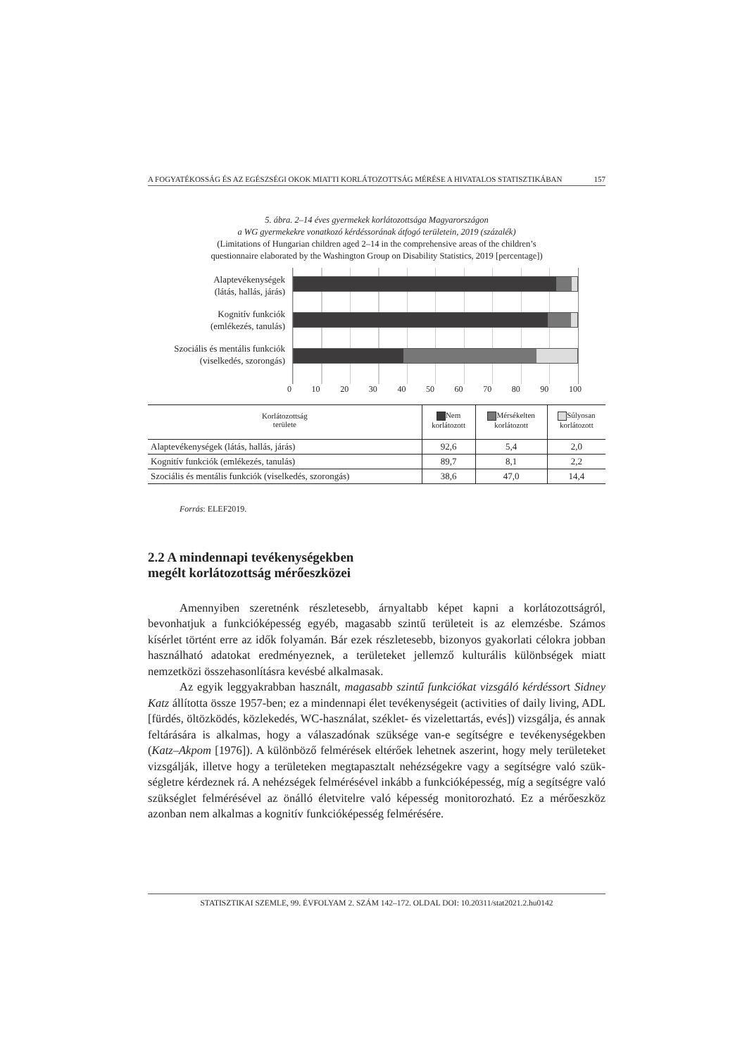A FOGYATÉKOSSÁG ÉS AZ EGÉSZSÉGI OKOK MIATTI KORLÁTOZOTTSÁG MÉRÉSE A HIVATALOS STATISZTIKÁBAN 157
5. ábra. 2–14 éves gyermekek korlátozottsága Magyarországon
a WG gyermekekre vonatkozó kérdéssorának átfogó területein, 2019 (százalék)
(Limitations of Hungarian children aged 2–14 in the comprehensive areas of the children’s
questionnaire elaborated by the Washington Group on Disability Statistics, 2019 [percentage])
Alaptevékenységek
(látás, hallás, járás)
Kognitív funkciók
(emlékezés, tanulás)
Szociális és mentális funkciók
(viselkedés, szorongás)
0 10 20 30 40 50 60 70 80 90 100
| Korlátozottság területe | Nem korlátozott | Mérsékelten korlátozott | Súlyosan korlátozott |
| --- | --- | --- | --- |
| Alaptevékenységek (látás, hallás, járás) | 92,6 | 5,4 | 2,0 |
| Kognitív funkciók (emlékezés, tanulás) | 89,7 | 8,1 | 2,2 |
| Szociális és mentális funkciók (viselkedés, szorongás) | 38,6 | 47,0 | 14,4 |
Forrás: ELEF2019.
2.2 A mindennapi tevékenységekben
megélt korlátozottság mérőeszközei
Amennyiben szeretnénk részletesebb, árnyaltabb képet kapni a korlátozottság­ról, bevonhatjuk a funkcióképesség egyéb, magasabb szintű területeit is az elemzés­be. Számos kísérlet történt erre az idők folyamán. Bár ezek részletesebb, bizonyos gyakorlati célokra jobban használható adatokat eredményeznek, a területeket jellem­ző kulturális különbségek miatt nemzetközi összehasonlításra kevésbé alkalmasak.
Az egyik leggyakrabban használt, magasabb szintű funkciókat vizsgáló kérdés­sort Sidney Katz állította össze 1957-ben; ez a mindennapi élet tevékenységeit (activities of daily living, ADL [fürdés, öltözködés, közlekedés, WC-használat, szék­let- és vizelettartás, evés]) vizsgálja, és annak feltárására is alkalmas, hogy a válasz­adónak szüksége van-e segítségre e tevékenységekben (Katz–Akpom [1976]). A kü­lönböző felmérések eltérőek lehetnek aszerint, hogy mely területeket vizsgálják, illetve hogy a területeken megtapasztalt nehézségekre vagy a segítségre való szük­ségletre kérdeznek rá. A nehézségek felmérésével inkább a funkcióképesség, míg a segítségre való szükséglet felmérésével az önálló életvitelre való képesség monito­rozható. Ez a mérőeszköz azonban nem alkalmas a kognitív funkcióképesség felmérésére.
STATISZTIKAI SZEMLE, 99. ÉVFOLYAM 2. SZÁM 142–172. OLDAL DOI: 10.20311/stat2021.2.hu0142